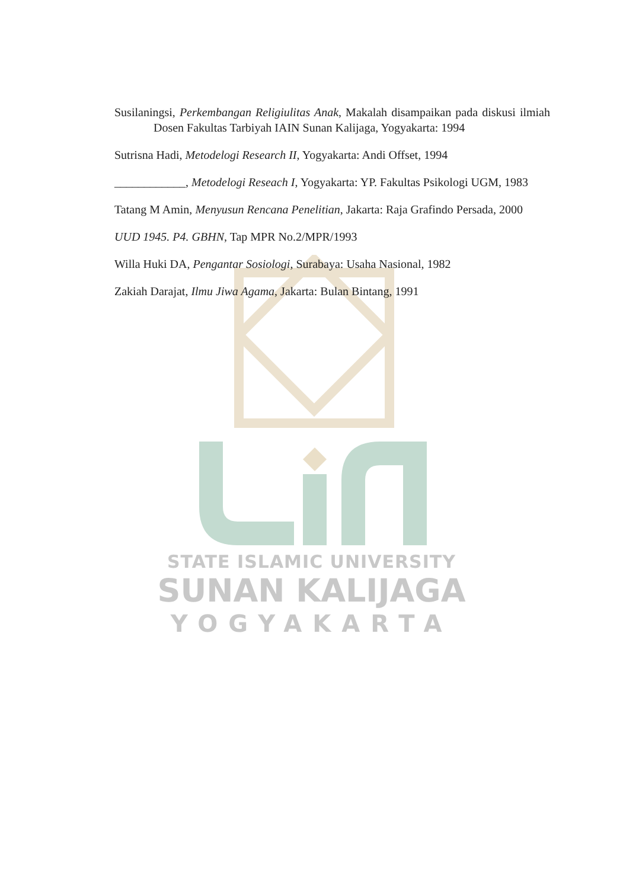Susilaningsi, Perkembangan Religiulitas Anak, Makalah disampaikan pada diskusi ilmiah Dosen Fakultas Tarbiyah IAIN Sunan Kalijaga, Yogyakarta: 1994
Sutrisna Hadi, Metodelogi Research II, Yogyakarta: Andi Offset, 1994
____________, Metodelogi Reseach I, Yogyakarta: YP. Fakultas Psikologi UGM, 1983
Tatang M Amin, Menyusun Rencana Penelitian, Jakarta: Raja Grafindo Persada, 2000
UUD 1945. P4. GBHN, Tap MPR No.2/MPR/1993
Willa Huki DA, Pengantar Sosiologi, Surabaya: Usaha Nasional, 1982
Zakiah Darajat, Ilmu Jiwa Agama, Jakarta: Bulan Bintang, 1991
STATE ISLAMIC UNIVERSITY
SUNAN KALIJAGA
YOGYAKARTA